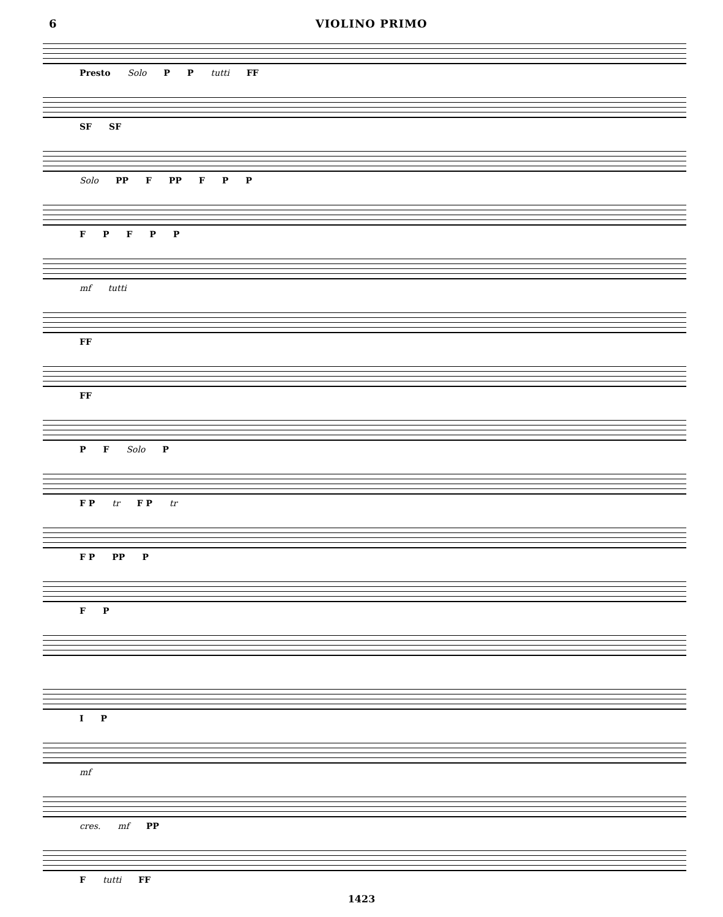6 VIOLINO PRIMO
Presto Solo PP tutti FF
SF SF
Solo PP F PP FPP
FPFPP
mf tutti
FF
FF
PF Solo P
F P tr F P tr
F P PP P
FP
IP
mf
cres. mf PP
Ftutti FF
1423